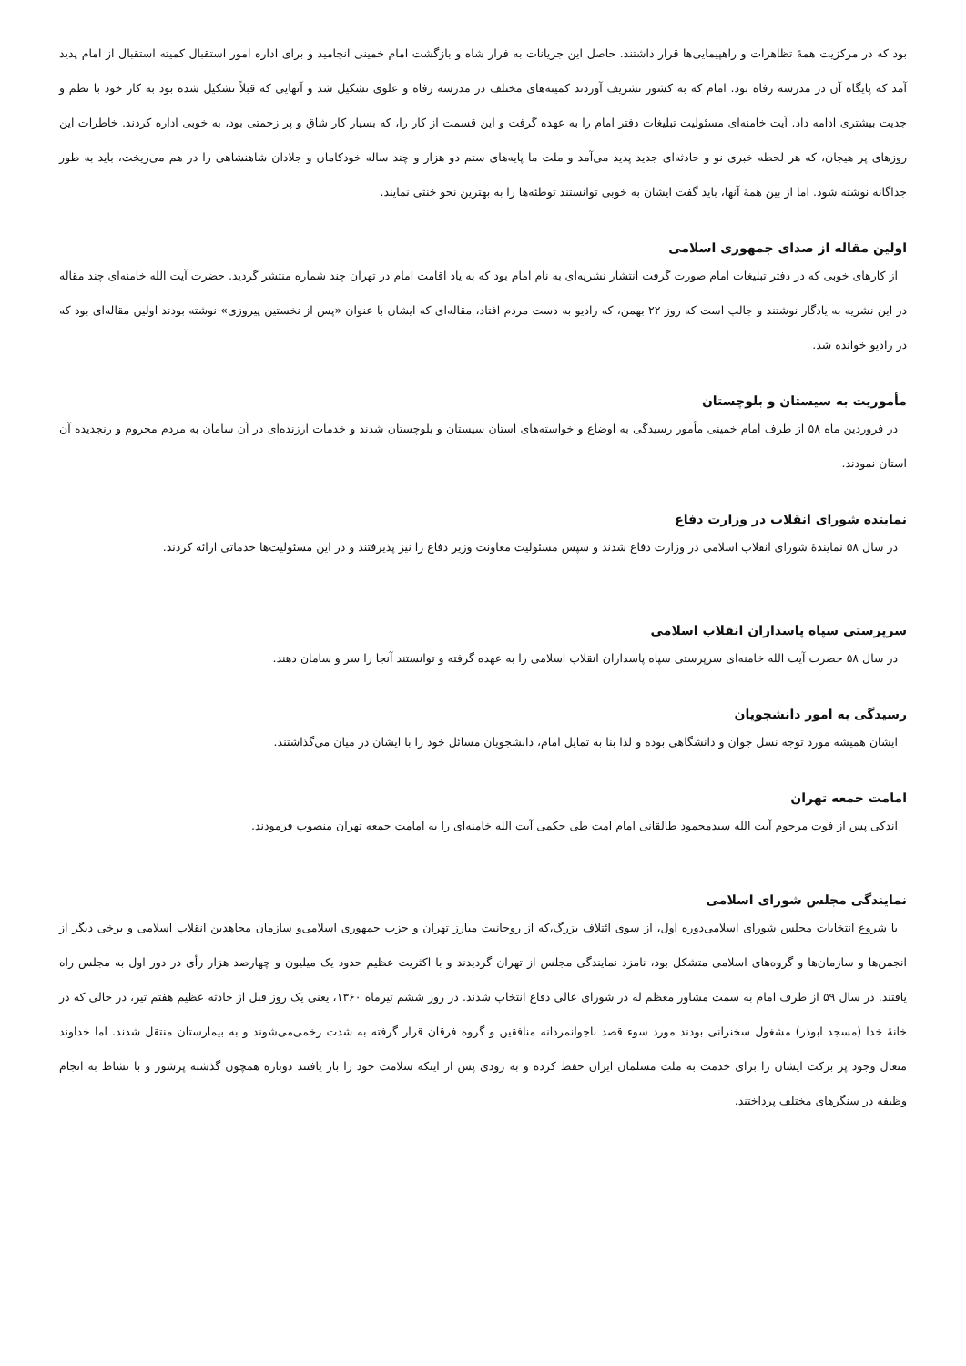بود که در مرکزیت همهٔ تظاهرات و راهپیمایی‌ها قرار داشتند. حاصل این جریانات به فرار شاه و بازگشت امام خمینی انجامید و برای اداره امور استقبال کمیته استقبال از امام پدید آمد که پایگاه آن در مدرسه رفاه بود. امام که به کشور تشریف آوردند کمیته‌های مختلف در مدرسه رفاه و علوی تشکیل شد و آنهایی که قبلاً تشکیل شده بود به کار خود با نظم و جدیت بیشتری ادامه داد. آیت خامنه‌ای مسئولیت تبلیغات دفتر امام را به عهده گرفت و این قسمت از کار را، که بسیار کار شاق و پر زحمتی بود، به خوبی اداره کردند. خاطرات این روزهای پر هیجان، که هر لحظه خبری نو و حادثه‌ای جدید پدید می‌آمد و ملت ما پایه‌های ستم دو هزار و چند ساله خودکامان و جلادان شاهنشاهی را در هم می‌ریخت، باید به طور جداگانه نوشته شود. اما از بین همهٔ آنها، باید گفت ایشان به خوبی توانستند توطئه‌ها را به بهترین نحو خنثی نمایند.
اولین مقاله از صدای جمهوری اسلامی
از کارهای خوبی که در دفتر تبلیغات امام صورت گرفت انتشار نشریه‌ای به نام امام بود که به یاد اقامت امام در تهران چند شماره منتشر گردید. حضرت آیت الله خامنه‌ای چند مقاله در این نشریه به یادگار نوشتند و جالب است که روز ۲۲ بهمن، که رادیو به دست مردم افتاد، مقاله‌ای که ایشان با عنوان «پس از نخستین پیروزی» نوشته بودند اولین مقاله‌ای بود که در رادیو خوانده شد.
مأموریت به سیستان و بلوچستان
در فروردین ماه ۵۸ از طرف امام خمینی مأمور رسیدگی به اوضاع و خواسته‌های استان سیستان و بلوچستان شدند و خدمات ارزنده‌ای در آن سامان به مردم محروم و رنجدیده آن استان نمودند.
نماینده شورای انقلاب در وزارت دفاع
در سال ۵۸ نمایندهٔ شورای انقلاب اسلامی در وزارت دفاع شدند و سپس مسئولیت معاونت وزیر دفاع را نیز پذیرفتند و در این مسئولیت‌ها خدماتی ارائه کردند.
سرپرستی سپاه پاسداران انقلاب اسلامی
در سال ۵۸ حضرت آیت الله خامنه‌ای سرپرستی سپاه پاسداران انقلاب اسلامی را به عهده گرفته و توانستند آنجا را سر و سامان دهند.
رسیدگی به امور دانشجویان
ایشان همیشه مورد توجه نسل جوان و دانشگاهی بوده و لذا بنا به تمایل امام، دانشجویان مسائل خود را با ایشان در میان می‌گذاشتند.
امامت جمعه تهران
اندکی پس از فوت مرحوم آیت الله سیدمحمود طالقانی امام امت طی حکمی آیت الله خامنه‌ای را به امامت جمعه تهران منصوب فرمودند.
نمایندگی مجلس شورای اسلامی
با شروع انتخابات مجلس شورای اسلامی‌دوره اول، از سوی ائتلاف بزرگ،که از روحانیت مبارز تهران و حزب جمهوری اسلامی‌و سازمان مجاهدین انقلاب اسلامی و برخی دیگر از انجمن‌ها و سازمان‌ها و گروه‌های اسلامی متشکل بود، نامزد نمایندگی مجلس از تهران گردیدند و با اکثریت عظیم حدود یک میلیون و چهارصد هزار رأی در دور اول به مجلس راه یافتند. در سال ۵۹ از طرف امام به سمت مشاور معظم له در شورای عالی دفاع انتخاب شدند. در روز ششم تیرماه ۱۳۶۰، یعنی یک روز قبل از حادثه عظیم هفتم تیر، در حالی که در خانهٔ خدا (مسجد ابوذر) مشغول سخنرانی بودند مورد سوء قصد ناجوانمردانه منافقین و گروه فرقان قرار گرفته به شدت زخمی‌می‌شوند و به بیمارستان منتقل شدند. اما خداوند متعال وجود پر برکت ایشان را برای خدمت به ملت مسلمان ایران حفظ کرده و به زودی پس از اینکه سلامت خود را باز یافتند دوباره همچون گذشته پرشور و با نشاط به انجام وظیفه در سنگرهای مختلف پرداختند.